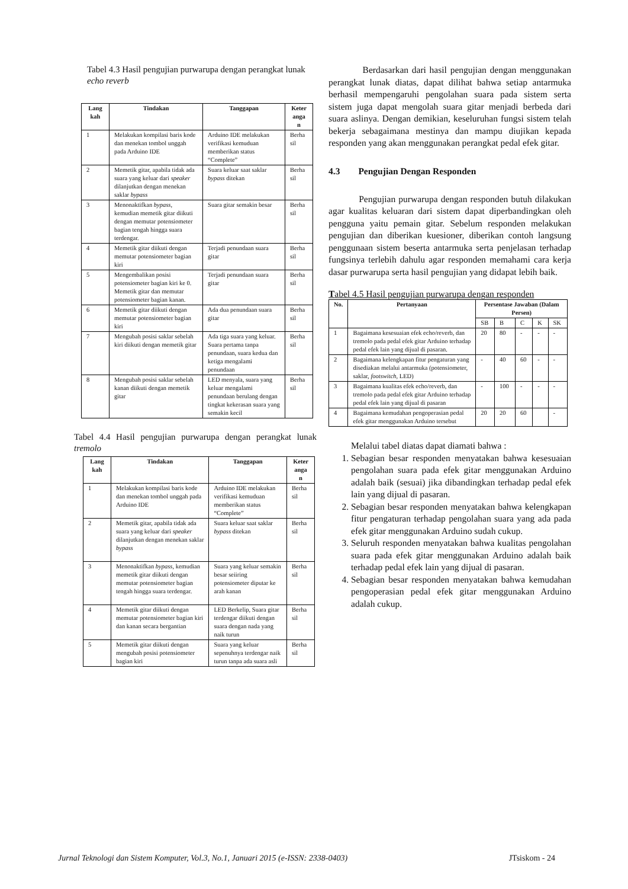Tabel 4.3 Hasil pengujian purwarupa dengan perangkat lunak echo reverb
| Lang kah | Tindakan | Tanggapan | Keter anga n |
| --- | --- | --- | --- |
| 1 | Melakukan kompilasi baris kode dan menekan tombol unggah pada Arduino IDE | Arduino IDE melakukan verifikasi kemuduan memberikan status “Complete” | Berha sil |
| 2 | Memetik gitar, apabila tidak ada suara yang keluar dari speaker dilanjutkan dengan menekan saklar bypass | Suara keluar saat saklar bypass ditekan | Berha sil |
| 3 | Menonaktifkan bypass , kemudian memetik gitar diikuti dengan memutar potensiometer bagian tengah hingga suara terdengar. | Suara gitar semakin besar | Berha sil |
| 4 | Memetik gitar diikuti dengan memutar potensiometer bagian kiri | Terjadi penundaan suara gitar | Berha sil |
| 5 | Mengembalikan posisi potensiometer bagian kiri ke 0. Memetik gitar dan memutar potensiometer bagian kanan. | Terjadi penundaan suara gitar | Berha sil |
| 6 | Memetik gitar diikuti dengan memutar potensiometer bagian kiri | Ada dua penundaan suara gitar | Berha sil |
| 7 | Mengubah posisi saklar sebelah kiri diikuti dengan memetik gitar | Ada tiga suara yang keluar. Suara pertama tanpa penundaan, suara kedua dan ketiga mengalami penundaan | Berha sil |
| 8 | Mengubah posisi saklar sebelah kanan diikuti dengan memetik gitar | LED menyala, suara yang keluar mengalami penundaan berulang dengan tingkat kekerasan suara yang semakin kecil | Berha sil |
Tabel 4.4 Hasil pengujian purwarupa dengan perangkat lunak tremolo
| Lang kah | Tindakan | Tanggapan | Keter anga n |
| --- | --- | --- | --- |
| 1 | Melakukan kompilasi baris kode dan menekan tombol unggah pada Arduino IDE | Arduino IDE melakukan verifikasi kemuduan memberikan status “Complete” | Berha sil |
| 2 | Memetik gitar, apabila tidak ada suara yang keluar dari speaker dilanjutkan dengan menekan saklar bypass | Suara keluar saat saklar bypass ditekan | Berha sil |
| 3 | Menonaktifkan bypass , kemudian memetik gitar diikuti dengan memutar potensiometer bagian tengah hingga suara terdengar. | Suara yang keluar semakin besar seiiring potensiometer diputar ke arah kanan | Berha sil |
| 4 | Memetik gitar diikuti dengan memutar potensiometer bagian kiri dan kanan secara bergantian | LED Berkelip, Suara gitar terdengar diikuti dengan suara dengan nada yang naik turun | Berha sil |
| 5 | Memetik gitar diikuti dengan mengubah posisi potensiometer bagian kiri | Suara yang keluar sepenuhnya terdengar naik turun tanpa ada suara asli | Berha sil |
Berdasarkan dari hasil pengujian dengan menggunakan perangkat lunak diatas, dapat dilihat bahwa setiap antarmuka berhasil mempengaruhi pengolahan suara pada sistem serta sistem juga dapat mengolah suara gitar menjadi berbeda dari suara aslinya. Dengan demikian, keseluruhan fungsi sistem telah bekerja sebagaimana mestinya dan mampu diujikan kepada responden yang akan menggunakan perangkat pedal efek gitar.
4.3 Pengujian Dengan Responden
Pengujian purwarupa dengan responden butuh dilakukan agar kualitas keluaran dari sistem dapat diperbandingkan oleh pengguna yaitu pemain gitar. Sebelum responden melakukan pengujian dan diberikan kuesioner, diberikan contoh langsung penggunaan sistem beserta antarmuka serta penjelasan terhadap fungsinya terlebih dahulu agar responden memahami cara kerja dasar purwarupa serta hasil pengujian yang didapat lebih baik.
Tabel 4.5 Hasil pengujian purwarupa dengan responden
| No. | Pertanyaan | Persentase Jawaban (Dalam Persen) | | | | |
| --- | --- | --- | --- | --- | --- | --- |
| | | SB | B | C | K | SK |
| 1 | Bagaimana kesesuaian efek echo/reverb, dan tremolo pada pedal efek gitar Arduino terhadap pedal efek lain yang dijual di pasaran. | 20 | 80 | - | - | - |
| 2 | Bagaimana kelengkapan fitur pengaturan yang disediakan melalui antarmuka (potensiometer, saklar, footswitch, LED) | - | 40 | 60 | - | - |
| 3 | Bagaimana kualitas efek echo/reverb, dan tremolo pada pedal efek gitar Arduino terhadap pedal efek lain yang dijual di pasaran | - | 100 | - | - | - |
| 4 | Bagaimana kemudahan pengoperasian pedal efek gitar menggunakan Arduino tersebut | 20 | 20 | 60 | | - |
Melalui tabel diatas dapat diamati bahwa :
1. Sebagian besar responden menyatakan bahwa kesesuaian pengolahan suara pada efek gitar menggunakan Arduino adalah baik (sesuai) jika dibandingkan terhadap pedal efek lain yang dijual di pasaran.
2. Sebagian besar responden menyatakan bahwa kelengkapan fitur pengaturan terhadap pengolahan suara yang ada pada efek gitar menggunakan Arduino sudah cukup.
3. Seluruh responden menyatakan bahwa kualitas pengolahan suara pada efek gitar menggunakan Arduino adalah baik terhadap pedal efek lain yang dijual di pasaran.
4. Sebagian besar responden menyatakan bahwa kemudahan pengoperasian pedal efek gitar menggunakan Arduino adalah cukup.
Jurnal Teknologi dan Sistem Komputer, Vol.3, No.1, Januari 2015 (e-ISSN: 2338-0403) JTsiskom - 24